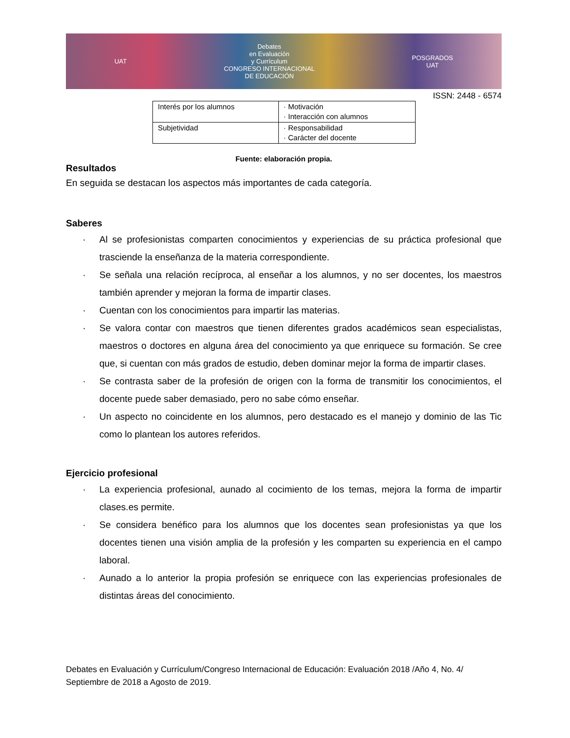UAT
Debates
en Evaluación
y Currículum
CONGRESO INTERNACIONAL
DE EDUCACIÓN
POSGRADOS
UAT
ISSN: 2448 - 6574
| Interés por los alumnos | · Motivación · Interacción con alumnos |
| Subjetividad | · Responsabilidad · Carácter del docente |
Fuente: elaboración propia.
Resultados
En seguida se destacan los aspectos más importantes de cada categoría.
Saberes
· Al se profesionistas comparten conocimientos y experiencias de su práctica profesional que trasciende la enseñanza de la materia correspondiente.
· Se señala una relación recíproca, al enseñar a los alumnos, y no ser docentes, los maestros también aprender y mejoran la forma de impartir clases.
· Cuentan con los conocimientos para impartir las materias.
· Se valora contar con maestros que tienen diferentes grados académicos sean especialistas, maestros o doctores en alguna área del conocimiento ya que enriquece su formación. Se cree que, si cuentan con más grados de estudio, deben dominar mejor la forma de impartir clases.
· Se contrasta saber de la profesión de origen con la forma de transmitir los conocimientos, el docente puede saber demasiado, pero no sabe cómo enseñar.
· Un aspecto no coincidente en los alumnos, pero destacado es el manejo y dominio de las Tic como lo plantean los autores referidos.
Ejercicio profesional
· La experiencia profesional, aunado al cocimiento de los temas, mejora la forma de impartir clases.es permite.
· Se considera benéfico para los alumnos que los docentes sean profesionistas ya que los docentes tienen una visión amplia de la profesión y les comparten su experiencia en el campo laboral.
· Aunado a lo anterior la propia profesión se enriquece con las experiencias profesionales de distintas áreas del conocimiento.
Debates en Evaluación y Currículum/Congreso Internacional de Educación: Evaluación 2018 /Año 4, No. 4/ Septiembre de 2018 a Agosto de 2019.